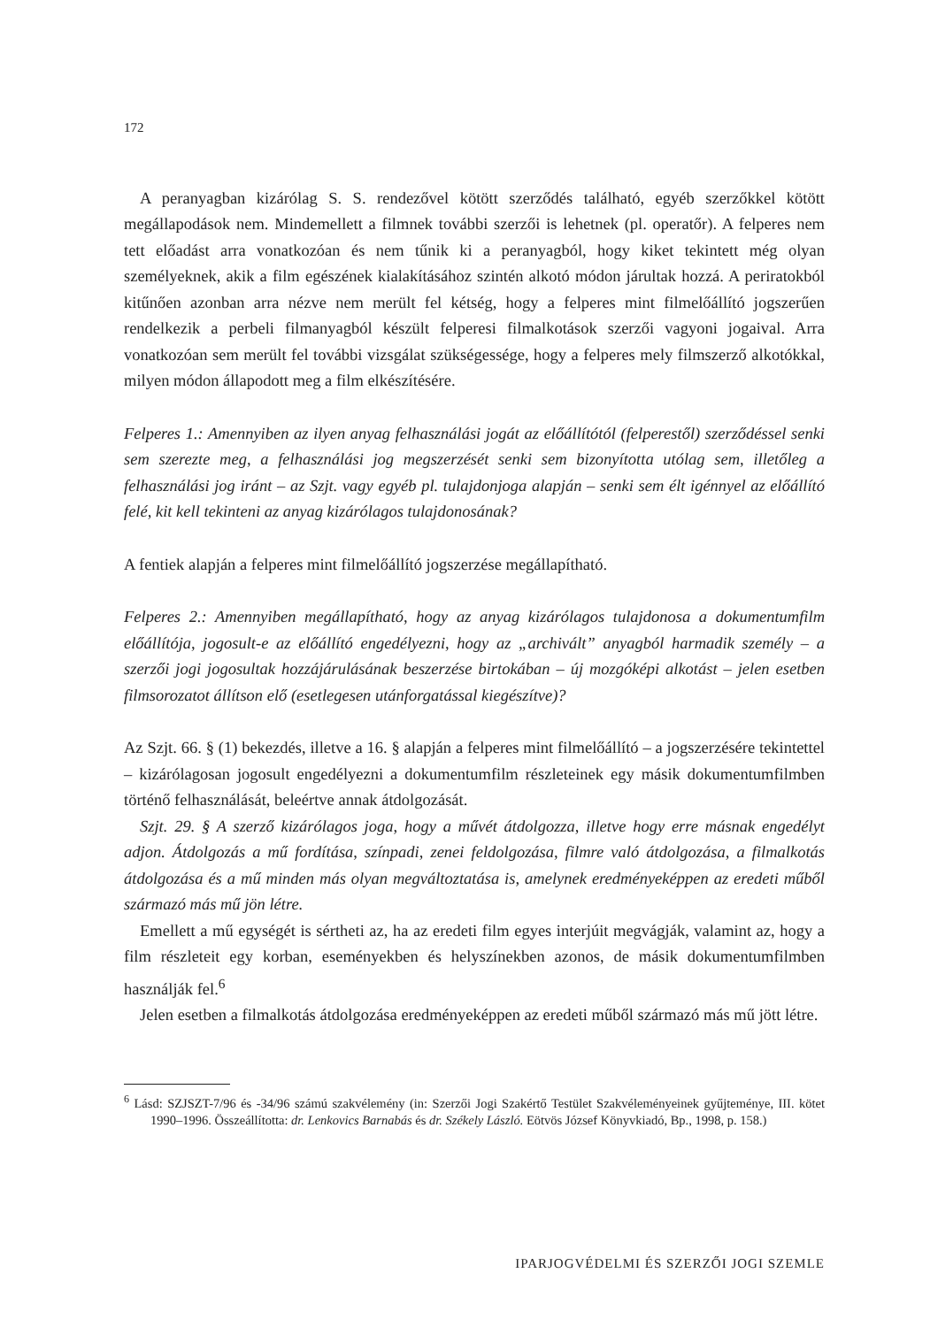172
A peranyagban kizárólag S. S. rendezővel kötött szerződés található, egyéb szerzőkkel kötött megállapodások nem. Mindemellett a filmnek további szerzői is lehetnek (pl. operatőr). A felperes nem tett előadást arra vonatkozóan és nem tűnik ki a peranyagból, hogy kiket tekintett még olyan személyeknek, akik a film egészének kialakításához szintén alkotó módon járultak hozzá. A periratokból kitűnően azonban arra nézve nem merült fel kétség, hogy a felperes mint filmelőállító jogszerűen rendelkezik a perbeli filmanyagból készült felperesi filmalkotások szerzői vagyoni jogaival. Arra vonatkozóan sem merült fel további vizsgálat szükségessége, hogy a felperes mely filmszerző alkotókkal, milyen módon állapodott meg a film elkészítésére.
Felperes 1.: Amennyiben az ilyen anyag felhasználási jogát az előállítótól (felperestől) szerződéssel senki sem szerezte meg, a felhasználási jog megszerzését senki sem bizonyította utólag sem, illetőleg a felhasználási jog iránt – az Szjt. vagy egyéb pl. tulajdonjoga alapján – senki sem élt igénnyel az előállító felé, kit kell tekinteni az anyag kizárólagos tulajdonosának?
A fentiek alapján a felperes mint filmelőállító jogszerzése megállapítható.
Felperes 2.: Amennyiben megállapítható, hogy az anyag kizárólagos tulajdonosa a dokumentumfilm előállítója, jogosult-e az előállító engedélyezni, hogy az „archivált” anyagból harmadik személy – a szerzői jogi jogosultak hozzájárulásának beszerzése birtokában – új mozgóképi alkotást – jelen esetben filmsorozatot állítson elő (esetlegesen utánforgatással kiegészítve)?
Az Szjt. 66. § (1) bekezdés, illetve a 16. § alapján a felperes mint filmelőállító – a jogszerzésére tekintettel – kizárólagosan jogosult engedélyezni a dokumentumfilm részleteinek egy másik dokumentumfilmben történő felhasználását, beleértve annak átdolgozását.
Szjt. 29. § A szerző kizárólagos joga, hogy a művét átdolgozza, illetve hogy erre másnak engedélyt adjon. Átdolgozás a mű fordítása, színpadi, zenei feldolgozása, filmre való átdolgozása, a filmalkotás átdolgozása és a mű minden más olyan megváltoztatása is, amelynek eredményeképpen az eredeti műből származó más mű jön létre.
Emellett a mű egységét is sértheti az, ha az eredeti film egyes interjúit megvágják, valamint az, hogy a film részleteit egy korban, eseményekben és helyszínekben azonos, de másik dokumentumfilmben használják fel.<sup>6</sup>
Jelen esetben a filmalkotás átdolgozása eredményeképpen az eredeti műből származó más mű jött létre.
<sup>6</sup> Lásd: SZJSZT-7/96 és -34/96 számú szakvélemény (in: Szerzői Jogi Szakértő Testület Szakvéleményeinek gyűjteménye, III. kötet 1990–1996. Összeállította: dr. Lenkovics Barnabás és dr. Székely László. Eötvös József Könyvkiadó, Bp., 1998, p. 158.)
IPARJOGVÉDELMI ÉS SZERZŐI JOGI SZEMLE